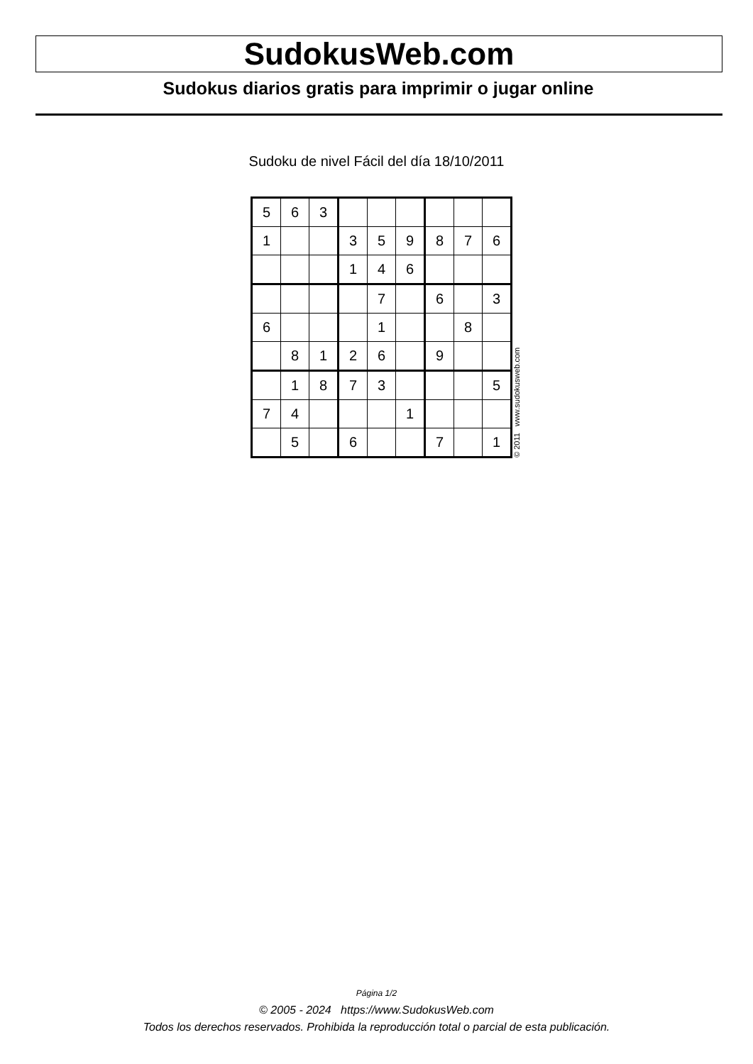SudokusWeb.com
Sudokus diarios gratis para imprimir o jugar online
Sudoku de nivel Fácil del día 18/10/2011
| 5 | 6 | 3 | | | | | | |
| 1 | | | 3 | 5 | 9 | 8 | 7 | 6 |
| | | | 1 | 4 | 6 | | | |
| | | | | 7 | | 6 | | 3 |
| 6 | | | | 1 | | | 8 | |
| | 8 | 1 | 2 | 6 | | 9 | | |
| | 1 | 8 | 7 | 3 | | | | 5 |
| 7 | 4 | | | | 1 | | | |
| | 5 | | 6 | | | 7 | | 1 |
© 2011 www.sudokusweb.com
Página 1/2
© 2005 - 2024 https://www.SudokusWeb.com
Todos los derechos reservados. Prohibida la reproducción total o parcial de esta publicación.